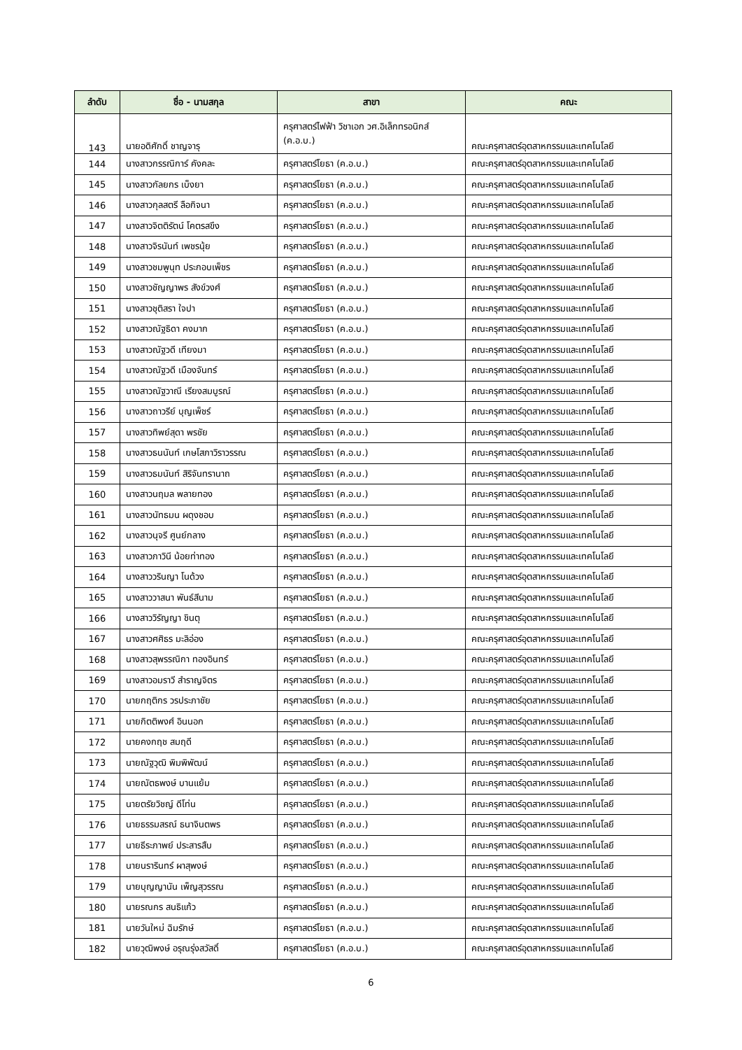| ลำดับ | ชื่อ - นามสกุล | สาขา | คณะ |
| --- | --- | --- | --- |
| 143 | นายอดิศักดิ์ ชาญจารุ | ครุศาสตร์ไฟฟ้า วิชาเอก วศ.อิเล็กทรอนิกส์ (ค.อ.บ.) | คณะครุศาสตร์อุตสาหกรรมและเทคโนโลยี |
| 144 | นางสาวกรรณิการ์ คังคละ | ครุศาสตร์โยธา (ค.อ.บ.) | คณะครุศาสตร์อุตสาหกรรมและเทคโนโลยี |
| 145 | นางสาวกัลยกร เบ็งยา | ครุศาสตร์โยธา (ค.อ.บ.) | คณะครุศาสตร์อุตสาหกรรมและเทคโนโลยี |
| 146 | นางสาวกุลสตรี ลือกิจนา | ครุศาสตร์โยธา (ค.อ.บ.) | คณะครุศาสตร์อุตสาหกรรมและเทคโนโลยี |
| 147 | นางสาวจิตติรัตน์ โคตรสขึง | ครุศาสตร์โยธา (ค.อ.บ.) | คณะครุศาสตร์อุตสาหกรรมและเทคโนโลยี |
| 148 | นางสาวจิรนันท์ เพชรนุ้ย | ครุศาสตร์โยธา (ค.อ.บ.) | คณะครุศาสตร์อุตสาหกรรมและเทคโนโลยี |
| 149 | นางสาวชมพูนุท ประกอบเพ็ชร | ครุศาสตร์โยธา (ค.อ.บ.) | คณะครุศาสตร์อุตสาหกรรมและเทคโนโลยี |
| 150 | นางสาวชัญญาพร สังข์วงศ์ | ครุศาสตร์โยธา (ค.อ.บ.) | คณะครุศาสตร์อุตสาหกรรมและเทคโนโลยี |
| 151 | นางสาวชุติสรา ใจปา | ครุศาสตร์โยธา (ค.อ.บ.) | คณะครุศาสตร์อุตสาหกรรมและเทคโนโลยี |
| 152 | นางสาวณัฐธิดา คงมาก | ครุศาสตร์โยธา (ค.อ.บ.) | คณะครุศาสตร์อุตสาหกรรมและเทคโนโลยี |
| 153 | นางสาวณัฐวดี เทียงมา | ครุศาสตร์โยธา (ค.อ.บ.) | คณะครุศาสตร์อุตสาหกรรมและเทคโนโลยี |
| 154 | นางสาวณัฐวดี เมืองจันทร์ | ครุศาสตร์โยธา (ค.อ.บ.) | คณะครุศาสตร์อุตสาหกรรมและเทคโนโลยี |
| 155 | นางสาวณัฐวาณี เรียงสมบูรณ์ | ครุศาสตร์โยธา (ค.อ.บ.) | คณะครุศาสตร์อุตสาหกรรมและเทคโนโลยี |
| 156 | นางสาวถาวรีย์ บุญเพ็ชร์ | ครุศาสตร์โยธา (ค.อ.บ.) | คณะครุศาสตร์อุตสาหกรรมและเทคโนโลยี |
| 157 | นางสาวทิพย์สุดา พรชัย | ครุศาสตร์โยธา (ค.อ.บ.) | คณะครุศาสตร์อุตสาหกรรมและเทคโนโลยี |
| 158 | นางสาวธนนันท์ เกษโสภาวิราวรรณ | ครุศาสตร์โยธา (ค.อ.บ.) | คณะครุศาสตร์อุตสาหกรรมและเทคโนโลยี |
| 159 | นางสาวธมนันท์ สิริจันทรานาถ | ครุศาสตร์โยธา (ค.อ.บ.) | คณะครุศาสตร์อุตสาหกรรมและเทคโนโลยี |
| 160 | นางสาวนฤมล พลายทอง | ครุศาสตร์โยธา (ค.อ.บ.) | คณะครุศาสตร์อุตสาหกรรมและเทคโนโลยี |
| 161 | นางสาวนัทธมน ผดุงชอบ | ครุศาสตร์โยธา (ค.อ.บ.) | คณะครุศาสตร์อุตสาหกรรมและเทคโนโลยี |
| 162 | นางสาวนุจรี ศูนย์กลาง | ครุศาสตร์โยธา (ค.อ.บ.) | คณะครุศาสตร์อุตสาหกรรมและเทคโนโลยี |
| 163 | นางสาวภาวินี น้อยท่าทอง | ครุศาสตร์โยธา (ค.อ.บ.) | คณะครุศาสตร์อุตสาหกรรมและเทคโนโลยี |
| 164 | นางสาววรินญา โนด้วง | ครุศาสตร์โยธา (ค.อ.บ.) | คณะครุศาสตร์อุตสาหกรรมและเทคโนโลยี |
| 165 | นางสาววาสนา พันธ์สีนาม | ครุศาสตร์โยธา (ค.อ.บ.) | คณะครุศาสตร์อุตสาหกรรมและเทคโนโลยี |
| 166 | นางสาววิรัญญา ชินตุ | ครุศาสตร์โยธา (ค.อ.บ.) | คณะครุศาสตร์อุตสาหกรรมและเทคโนโลยี |
| 167 | นางสาวศศิธร มะลิอ่อง | ครุศาสตร์โยธา (ค.อ.บ.) | คณะครุศาสตร์อุตสาหกรรมและเทคโนโลยี |
| 168 | นางสาวสุพรรณิกา ทองอินทร์ | ครุศาสตร์โยธา (ค.อ.บ.) | คณะครุศาสตร์อุตสาหกรรมและเทคโนโลยี |
| 169 | นางสาวอมราวี สำราญจิตร | ครุศาสตร์โยธา (ค.อ.บ.) | คณะครุศาสตร์อุตสาหกรรมและเทคโนโลยี |
| 170 | นายกฤติกร วรประภาชัย | ครุศาสตร์โยธา (ค.อ.บ.) | คณะครุศาสตร์อุตสาหกรรมและเทคโนโลยี |
| 171 | นายกิตติพงศ์ อินนอก | ครุศาสตร์โยธา (ค.อ.บ.) | คณะครุศาสตร์อุตสาหกรรมและเทคโนโลยี |
| 172 | นายคงกฤช สมฤดี | ครุศาสตร์โยธา (ค.อ.บ.) | คณะครุศาสตร์อุตสาหกรรมและเทคโนโลยี |
| 173 | นายณัฐวุฒิ พิมพิพัฒน์ | ครุศาสตร์โยธา (ค.อ.บ.) | คณะครุศาสตร์อุตสาหกรรมและเทคโนโลยี |
| 174 | นายณัตธพงษ์ บานแย้ม | ครุศาสตร์โยธา (ค.อ.บ.) | คณะครุศาสตร์อุตสาหกรรมและเทคโนโลยี |
| 175 | นายตรัยวิชญ์ ดีโท่น | ครุศาสตร์โยธา (ค.อ.บ.) | คณะครุศาสตร์อุตสาหกรรมและเทคโนโลยี |
| 176 | นายธรรมสรณ์ ธนาจินตพร | ครุศาสตร์โยธา (ค.อ.บ.) | คณะครุศาสตร์อุตสาหกรรมและเทคโนโลยี |
| 177 | นายธีระภาพย์ ประสารสืบ | ครุศาสตร์โยธา (ค.อ.บ.) | คณะครุศาสตร์อุตสาหกรรมและเทคโนโลยี |
| 178 | นายนรารินทร์ ผาสุพงษ์ | ครุศาสตร์โยธา (ค.อ.บ.) | คณะครุศาสตร์อุตสาหกรรมและเทคโนโลยี |
| 179 | นายบุญญานัน เพ็ญสุวรรณ | ครุศาสตร์โยธา (ค.อ.บ.) | คณะครุศาสตร์อุตสาหกรรมและเทคโนโลยี |
| 180 | นายรณกร สนธิแก้ว | ครุศาสตร์โยธา (ค.อ.บ.) | คณะครุศาสตร์อุตสาหกรรมและเทคโนโลยี |
| 181 | นายวันใหม่ ฉิมรักษ์ | ครุศาสตร์โยธา (ค.อ.บ.) | คณะครุศาสตร์อุตสาหกรรมและเทคโนโลยี |
| 182 | นายวุฒิพงษ์ อรุณรุ่งสวัสดิ์ | ครุศาสตร์โยธา (ค.อ.บ.) | คณะครุศาสตร์อุตสาหกรรมและเทคโนโลยี |
6